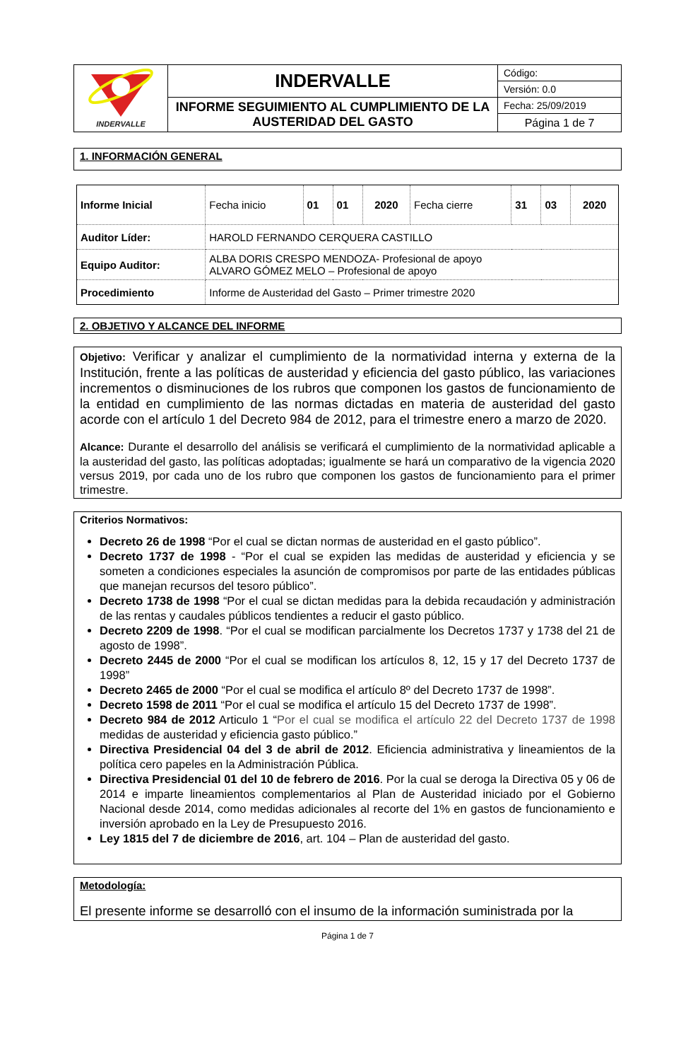| INDERVALLE | INDERVALLE | Código: |
| | | Versión: 0.0 |
| | INFORME SEGUIMIENTO AL CUMPLIMIENTO DE LA AUSTERIDAD DEL GASTO | Fecha: 25/09/2019 |
| | | Página 1 de 7 |
1. INFORMACIÓN GENERAL
| Informe Inicial | Fecha inicio | 01 | 01 | 2020 | Fecha cierre | 31 | 03 | 2020 |
| Auditor Líder: | HAROLD FERNANDO CERQUERA CASTILLO | | | | | | | |
| Equipo Auditor: | ALBA DORIS CRESPO MENDOZA- Profesional de apoyo ALVARO GÓMEZ MELO – Profesional de apoyo | | | | | | | |
| Procedimiento | Informe de Austeridad del Gasto – Primer trimestre 2020 | | | | | | | |
2. OBJETIVO Y ALCANCE DEL INFORME
Objetivo: Verificar y analizar el cumplimiento de la normatividad interna y externa de la Institución, frente a las políticas de austeridad y eficiencia del gasto público, las variaciones incrementos o disminuciones de los rubros que componen los gastos de funcionamiento de la entidad en cumplimiento de las normas dictadas en materia de austeridad del gasto acorde con el artículo 1 del Decreto 984 de 2012, para el trimestre enero a marzo de 2020.
Alcance: Durante el desarrollo del análisis se verificará el cumplimiento de la normatividad aplicable a la austeridad del gasto, las políticas adoptadas; igualmente se hará un comparativo de la vigencia 2020 versus 2019, por cada uno de los rubro que componen los gastos de funcionamiento para el primer trimestre.
Criterios Normativos:
Decreto 26 de 1998 “Por el cual se dictan normas de austeridad en el gasto público”.
Decreto 1737 de 1998 - “Por el cual se expiden las medidas de austeridad y eficiencia y se someten a condiciones especiales la asunción de compromisos por parte de las entidades públicas que manejan recursos del tesoro público”.
Decreto 1738 de 1998 “Por el cual se dictan medidas para la debida recaudación y administración de las rentas y caudales públicos tendientes a reducir el gasto público.
Decreto 2209 de 1998. “Por el cual se modifican parcialmente los Decretos 1737 y 1738 del 21 de agosto de 1998”.
Decreto 2445 de 2000 “Por el cual se modifican los artículos 8, 12, 15 y 17 del Decreto 1737 de 1998”
Decreto 2465 de 2000 “Por el cual se modifica el artículo 8º del Decreto 1737 de 1998”.
Decreto 1598 de 2011 “Por el cual se modifica el artículo 15 del Decreto 1737 de 1998”.
Decreto 984 de 2012 Articulo 1 “Por el cual se modifica el artículo 22 del Decreto 1737 de 1998 medidas de austeridad y eficiencia gasto público.”
Directiva Presidencial 04 del 3 de abril de 2012. Eficiencia administrativa y lineamientos de la política cero papeles en la Administración Pública.
Directiva Presidencial 01 del 10 de febrero de 2016. Por la cual se deroga la Directiva 05 y 06 de 2014 e imparte lineamientos complementarios al Plan de Austeridad iniciado por el Gobierno Nacional desde 2014, como medidas adicionales al recorte del 1% en gastos de funcionamiento e inversión aprobado en la Ley de Presupuesto 2016.
Ley 1815 del 7 de diciembre de 2016, art. 104 – Plan de austeridad del gasto.
Metodología:
El presente informe se desarrolló con el insumo de la información suministrada por la
Página 1 de 7